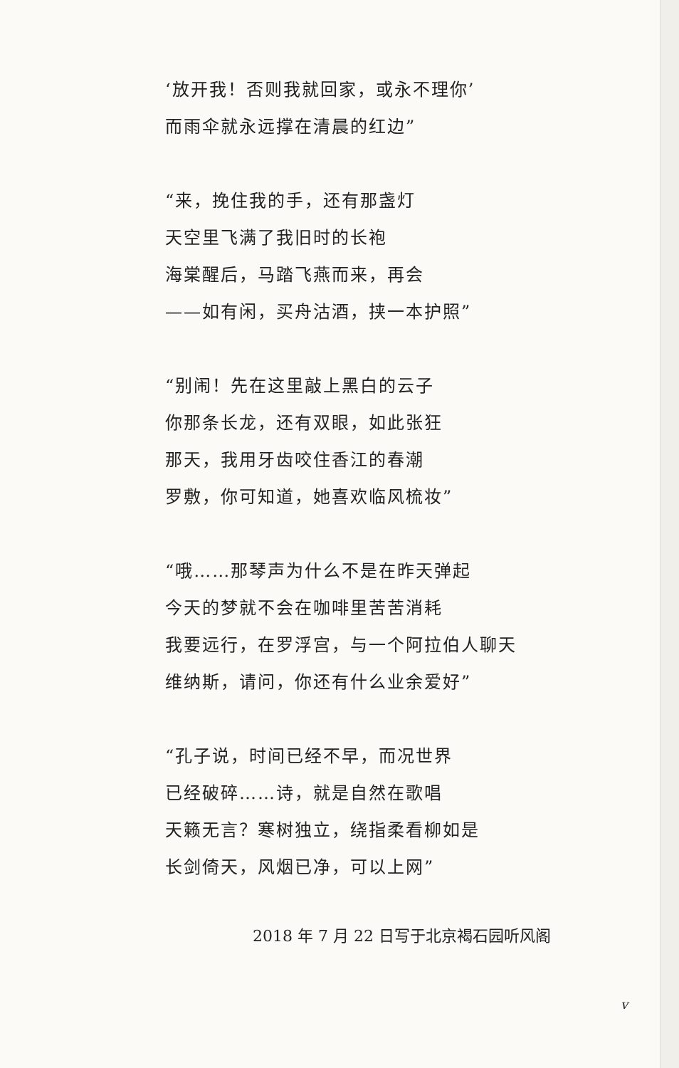‘放开我！否则我就回家，或永不理你’
而雨伞就永远撑在清晨的红边”
“来，挽住我的手，还有那盏灯
天空里飞满了我旧时的长袍
海棠醒后，马踏飞燕而来，再会
——如有闲，买舟沽酒，挟一本护照”
“别闹！先在这里敲上黑白的云子
你那条长龙，还有双眼，如此张狂
那天，我用牙齿咬住香江的春潮
罗敷，你可知道，她喜欢临风梳妆”
“哦……那琴声为什么不是在昨天弹起
今天的梦就不会在咖啡里苦苦消耗
我要远行，在罗浮宫，与一个阿拉伯人聊天
维纳斯，请问，你还有什么业余爱好”
“孔子说，时间已经不早，而况世界
已经破碎……诗，就是自然在歌唱
天籁无言？寒树独立，绕指柔看柳如是
长剑倚天，风烟已净，可以上网”
2018 年 7 月 22 日写于北京褐石园听风阁
v